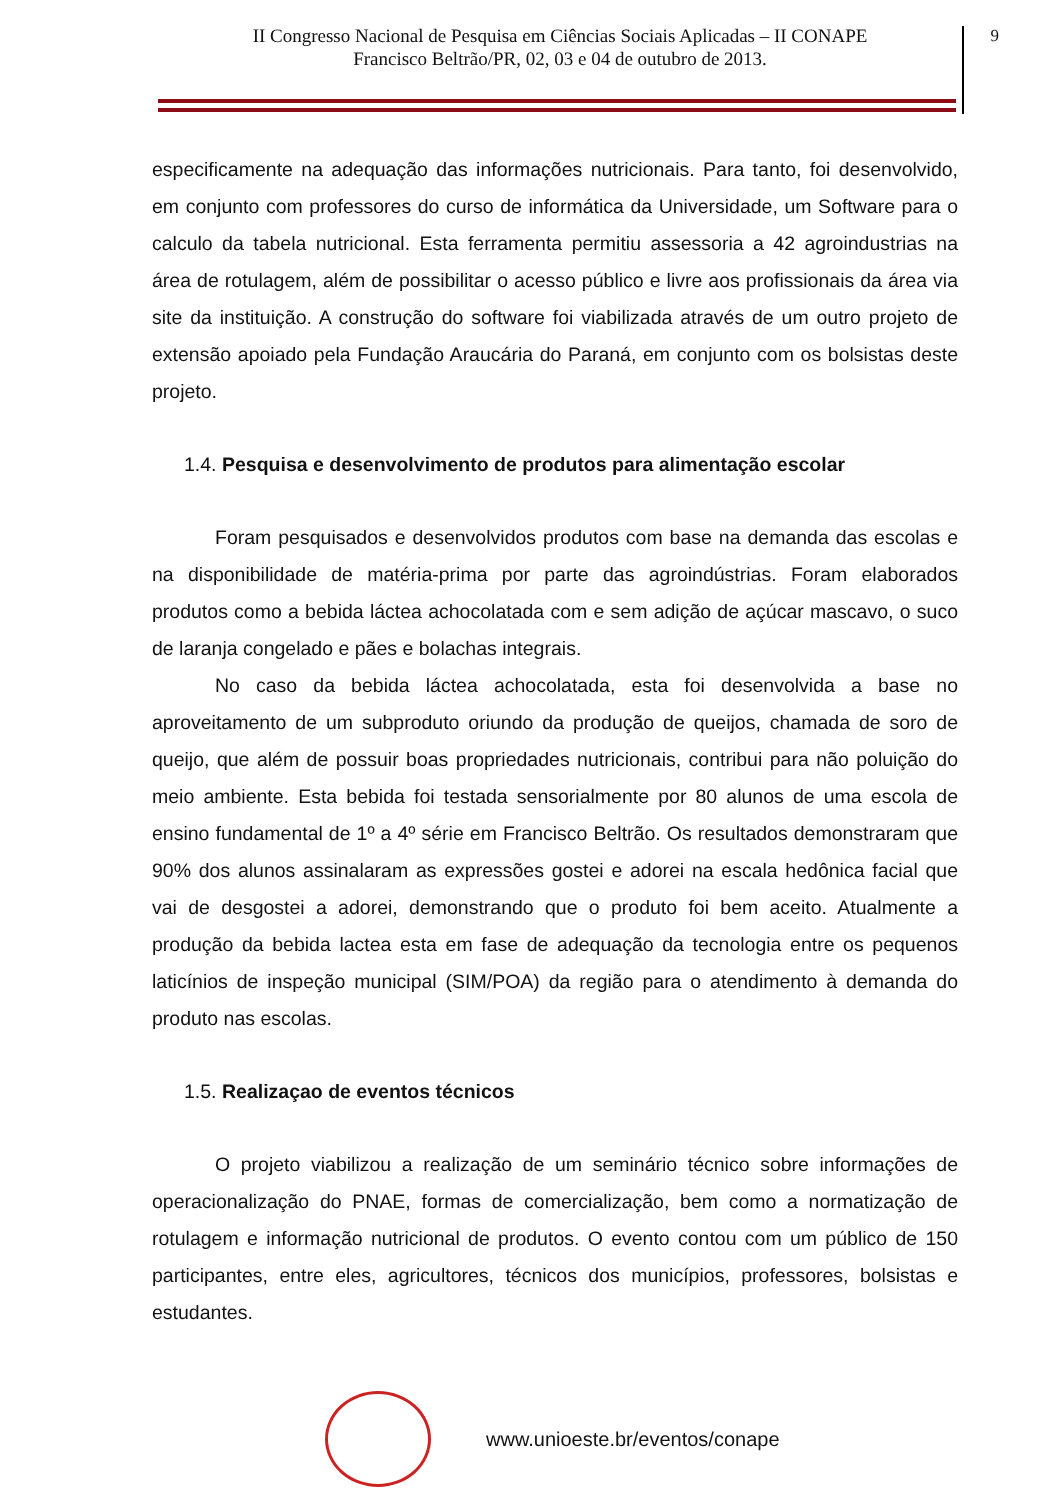II Congresso Nacional de Pesquisa em Ciências Sociais Aplicadas – II CONAPE
Francisco Beltrão/PR, 02, 03 e 04 de outubro de 2013.
9
especificamente na adequação das informações nutricionais. Para tanto, foi desenvolvido, em conjunto com professores do curso de informática da Universidade, um Software para o calculo da tabela nutricional. Esta ferramenta permitiu assessoria a 42 agroindustrias na área de rotulagem, além de possibilitar o acesso público e livre aos profissionais da área via site da instituição. A construção do software foi viabilizada através de um outro projeto de extensão apoiado pela Fundação Araucária do Paraná, em conjunto com os bolsistas deste projeto.
1.4. Pesquisa e desenvolvimento de produtos para alimentação escolar
Foram pesquisados e desenvolvidos produtos com base na demanda das escolas e na disponibilidade de matéria-prima por parte das agroindústrias. Foram elaborados produtos como a bebida láctea achocolatada com e sem adição de açúcar mascavo, o suco de laranja congelado e pães e bolachas integrais.
No caso da bebida láctea achocolatada, esta foi desenvolvida a base no aproveitamento de um subproduto oriundo da produção de queijos, chamada de soro de queijo, que além de possuir boas propriedades nutricionais, contribui para não poluição do meio ambiente. Esta bebida foi testada sensorialmente por 80 alunos de uma escola de ensino fundamental de 1º a 4º série em Francisco Beltrão. Os resultados demonstraram que 90% dos alunos assinalaram as expressões gostei e adorei na escala hedônica facial que vai de desgostei a adorei, demonstrando que o produto foi bem aceito. Atualmente a produção da bebida lactea esta em fase de adequação da tecnologia entre os pequenos laticínios de inspeção municipal (SIM/POA) da região para o atendimento à demanda do produto nas escolas.
1.5. Realizaçao de eventos técnicos
O projeto viabilizou a realização de um seminário técnico sobre informações de operacionalização do PNAE, formas de comercialização, bem como a normatização de rotulagem e informação nutricional de produtos. O evento contou com um público de 150 participantes, entre eles, agricultores, técnicos dos municípios, professores, bolsistas e estudantes.
www.unioeste.br/eventos/conape